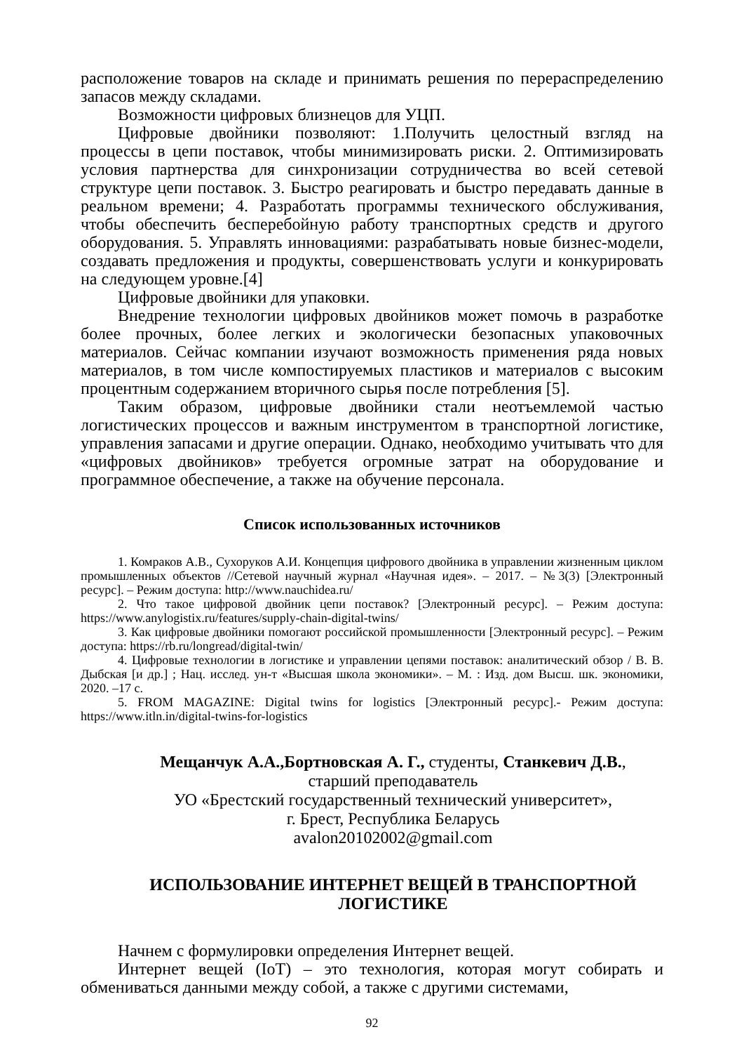расположение товаров на складе и принимать решения по перераспределению запасов между складами.
Возможности цифровых близнецов для УЦП.
Цифровые двойники позволяют: 1.Получить целостный взгляд на процессы в цепи поставок, чтобы минимизировать риски. 2. Оптимизировать условия партнерства для синхронизации сотрудничества во всей сетевой структуре цепи поставок. 3. Быстро реагировать и быстро передавать данные в реальном времени; 4. Разработать программы технического обслуживания, чтобы обеспечить бесперебойную работу транспортных средств и другого оборудования. 5. Управлять инновациями: разрабатывать новые бизнес-модели, создавать предложения и продукты, совершенствовать услуги и конкурировать на следующем уровне.[4]
Цифровые двойники для упаковки.
Внедрение технологии цифровых двойников может помочь в разработке более прочных, более легких и экологически безопасных упаковочных материалов. Сейчас компании изучают возможность применения ряда новых материалов, в том числе компостируемых пластиков и материалов с высоким процентным содержанием вторичного сырья после потребления [5].
Таким образом, цифровые двойники стали неотъемлемой частью логистических процессов и важным инструментом в транспортной логистике, управления запасами и другие операции. Однако, необходимо учитывать что для «цифровых двойников» требуется огромные затрат на оборудование и программное обеспечение, а также на обучение персонала.
Список использованных источников
1. Комраков А.В., Сухоруков А.И. Концепция цифрового двойника в управлении жизненным циклом промышленных объектов //Сетевой научный журнал «Научная идея». – 2017. – №3(3) [Электронный ресурс]. – Режим доступа: http://www.nauchidea.ru/
2. Что такое цифровой двойник цепи поставок? [Электронный ресурс]. – Режим доступа: https://www.anylogistix.ru/features/supply-chain-digital-twins/
3. Как цифровые двойники помогают российской промышленности [Электронный ресурс]. – Режим доступа: https://rb.ru/longread/digital-twin/
4. Цифровые технологии в логистике и управлении цепями поставок: аналитический обзор / В. В. Дыбская [и др.] ; Нац. исслед. ун-т «Высшая школа экономики». – М. : Изд. дом Высш. шк. экономики, 2020. –17 с.
5. FROM MAGAZINE: Digital twins for logistics [Электронный ресурс].- Режим доступа: https://www.itln.in/digital-twins-for-logistics
Мещанчук А.А.,Бортновская А. Г., студенты, Станкевич Д.В.,
старший преподаватель
УО «Брестский государственный технический университет»,
г. Брест, Республика Беларусь
avalon20102002@gmail.com
ИСПОЛЬЗОВАНИЕ ИНТЕРНЕТ ВЕЩЕЙ В ТРАНСПОРТНОЙ ЛОГИСТИКЕ
Начнем с формулировки определения Интернет вещей.
Интернет вещей (IoT) – это технология, которая могут собирать и обмениваться данными между собой, а также с другими системами,
92